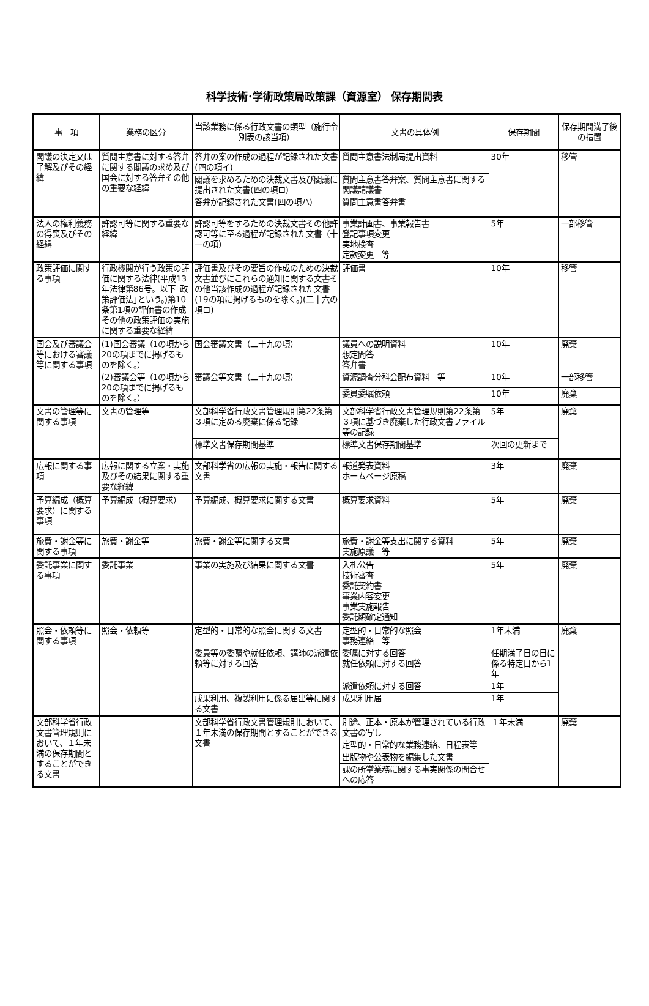科学技術･学術政策局政策課（資源室） 保存期間表
| 事 項 | 業務の区分 | 当該業務に係る行政文書の類型（施行令別表の該当項） | 文書の具体例 | 保存期間 | 保存期間満了後の措置 |
| --- | --- | --- | --- | --- | --- |
| 閣議の決定又は了解及びその経緯 | 質問主意書に対する答弁に関する閣議の求め及び国会に対する答弁その他の重要な経緯 | 答弁の案の作成の過程が記録された文書(四の項イ) | 質問主意書法制局提出資料 | 30年 | 移管 |
| | | 閣議を求めるための決裁文書及び閣議に提出された文書(四の項ロ) | 質問主意書答弁案、質問主意書に関する閣議請議書 | | |
| | | 答弁が記録された文書(四の項ハ) | 質問主意書答弁書 | | |
| 法人の権利義務の得喪及びその経緯 | 許認可等に関する重要な経緯 | 許認可等をするための決裁文書その他許認可等に至る過程が記録された文書（十一の項） | 事業計画書、事業報告書 登記事項変更 実地検査 定款変更 等 | 5年 | 一部移管 |
| 政策評価に関する事項 | 行政機関が行う政策の評価に関する法律(平成13年法律第86号。以下｢政策評価法｣という。)第10条第1項の評価書の作成その他の政策評価の実施に関する重要な経緯 | 評価書及びその要旨の作成のための決裁文書並びにこれらの通知に関する文書その他当該作成の過程が記録された文書(19の項に掲げるものを除く。)(二十六の項ロ) | 評価書 | 10年 | 移管 |
| 国会及び審議会等における審議等に関する事項 | (1)国会審議（1の項から20の項までに掲げるものを除く。） | 国会審議文書（二十九の項） | 議員への説明資料 想定問答 答弁書 | 10年 | 廃棄 |
| | (2)審議会等（1の項から20の項までに掲げるものを除く。） | 審議会等文書（二十九の項） | 資源調査分科会配布資料 等 | 10年 | 一部移管 |
| | | | 委員委嘱依頼 | 10年 | 廃棄 |
| 文書の管理等に関する事項 | 文書の管理等 | 文部科学省行政文書管理規則第22条第３項に定める廃棄に係る記録 | 文部科学省行政文書管理規則第22条第３項に基づき廃棄した行政文書ファイル等の記録 | 5年 | 廃棄 |
| | | 標準文書保存期間基準 | 標準文書保存期間基準 | 次回の更新まで | |
| 広報に関する事項 | 広報に関する立案・実施及びその結果に関する重要な経緯 | 文部科学省の広報の実施・報告に関する文書 | 報道発表資料 ホームページ原稿 | 3年 | 廃棄 |
| 予算編成（概算要求）に関する事項 | 予算編成（概算要求） | 予算編成、概算要求に関する文書 | 概算要求資料 | 5年 | 廃棄 |
| 旅費・謝金等に関する事項 | 旅費・謝金等 | 旅費・謝金等に関する文書 | 旅費・謝金等支出に関する資料 実施原議 等 | 5年 | 廃棄 |
| 委託事業に関する事項 | 委託事業 | 事業の実施及び結果に関する文書 | 入札公告 技術審査 委託契約書 事業内容変更 事業実施報告 委託額確定通知 | 5年 | 廃棄 |
| 照会・依頼等に関する事項 | 照会・依頼等 | 定型的・日常的な照会に関する文書 | 定型的・日常的な照会 事務連絡 等 | 1年未満 | 廃棄 |
| | | 委員等の委嘱や就任依頼、講師の派遣依頼等に対する回答 | 委嘱に対する回答 就任依頼に対する回答 | 任期満了日の日に係る特定日から1年 | |
| | | | 派遣依頼に対する回答 | 1年 | |
| | | 成果利用、複製利用に係る届出等に関する文書 | 成果利用届 | 1年 | |
| 文部科学省行政文書管理規則において、１年未満の保存期間とすることができる文書 | | 文部科学省行政文書管理規則において、１年未満の保存期間とすることができる文書 | 別途、正本・原本が管理されている行政文書の写し | １年未満 | 廃棄 |
| | | | 定型的・日常的な業務連絡、日程表等 | | |
| | | | 出版物や公表物を編集した文書 | | |
| | | | 課の所掌業務に関する事実関係の問合せへの応答 | | |